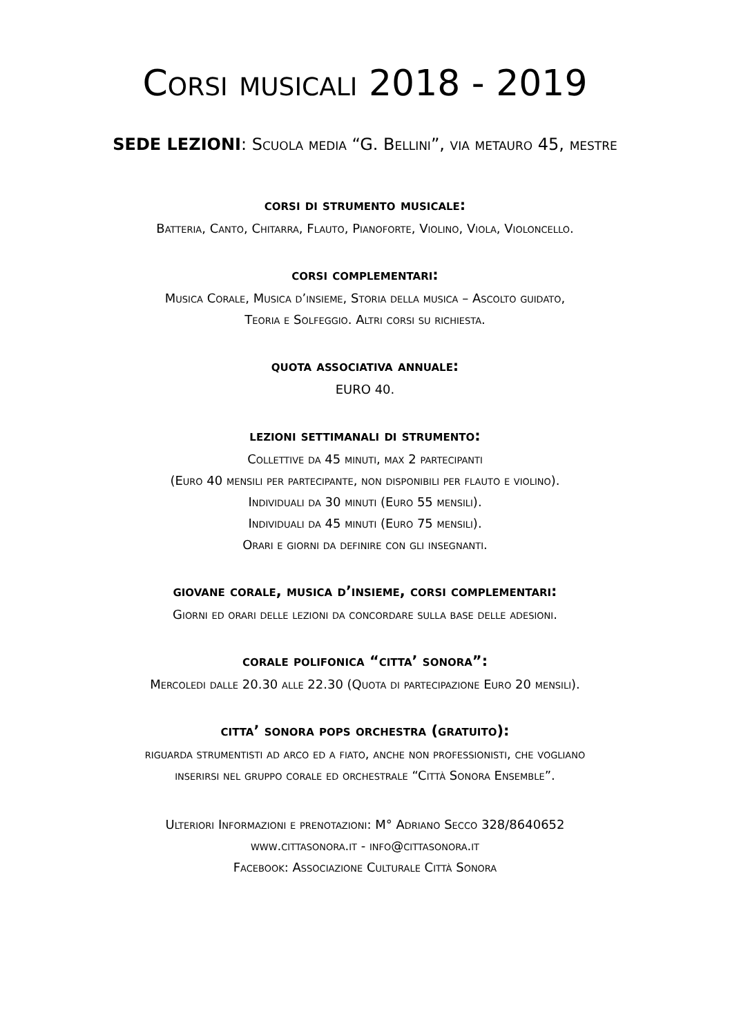Corsi musicali 2018 - 2019
SEDE LEZIONI: Scuola media “G. Bellini”, via metauro 45, mestre
corsi di strumento musicale:
Batteria, Canto, Chitarra, Flauto, Pianoforte, Violino, Viola, Violoncello.
corsi complementari:
Musica Corale, Musica d’insieme, Storia della musica – Ascolto guidato,
Teoria e Solfeggio. Altri corsi su richiesta.
quota associativa annuale:
EURO 40.
lezioni settimanali di strumento:
Collettive da 45 minuti, max 2 partecipanti
(Euro 40 mensili per partecipante, non disponibili per flauto e violino).
Individuali da 30 minuti (Euro 55 mensili).
Individuali da 45 minuti (Euro 75 mensili).
Orari e giorni da definire con gli insegnanti.
giovane corale, musica d’insieme, corsi complementari:
Giorni ed orari delle lezioni da concordare sulla base delle adesioni.
corale polifonica “citta’ sonora”:
Mercoledi dalle 20.30 alle 22.30 (Quota di partecipazione Euro 20 mensili).
citta’ sonora pops orchestra (gratuito):
riguarda strumentisti ad arco ed a fiato, anche non professionisti, che vogliano
inserirsi nel gruppo corale ed orchestrale “Città Sonora Ensemble”.
Ulteriori Informazioni e prenotazioni: M° Adriano Secco 328/8640652
www.cittasonora.it - info@cittasonora.it
Facebook: Associazione Culturale Città Sonora